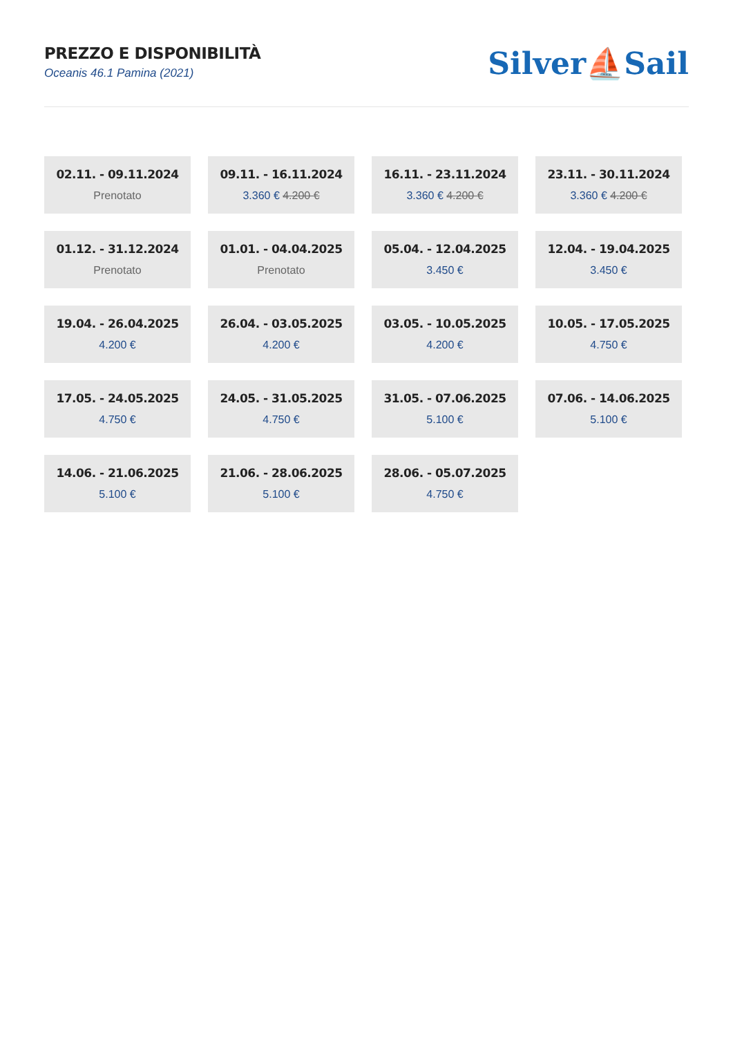PREZZO E DISPONIBILITÀ
Oceanis 46.1 Pamina (2021)
Silver⛵Sail
02.11. - 09.11.2024
Prenotato
09.11. - 16.11.2024
3.360 € 4.200 €
16.11. - 23.11.2024
3.360 € 4.200 €
23.11. - 30.11.2024
3.360 € 4.200 €
01.12. - 31.12.2024
Prenotato
01.01. - 04.04.2025
Prenotato
05.04. - 12.04.2025
3.450 €
12.04. - 19.04.2025
3.450 €
19.04. - 26.04.2025
4.200 €
26.04. - 03.05.2025
4.200 €
03.05. - 10.05.2025
4.200 €
10.05. - 17.05.2025
4.750 €
17.05. - 24.05.2025
4.750 €
24.05. - 31.05.2025
4.750 €
31.05. - 07.06.2025
5.100 €
07.06. - 14.06.2025
5.100 €
14.06. - 21.06.2025
5.100 €
21.06. - 28.06.2025
5.100 €
28.06. - 05.07.2025
4.750 €